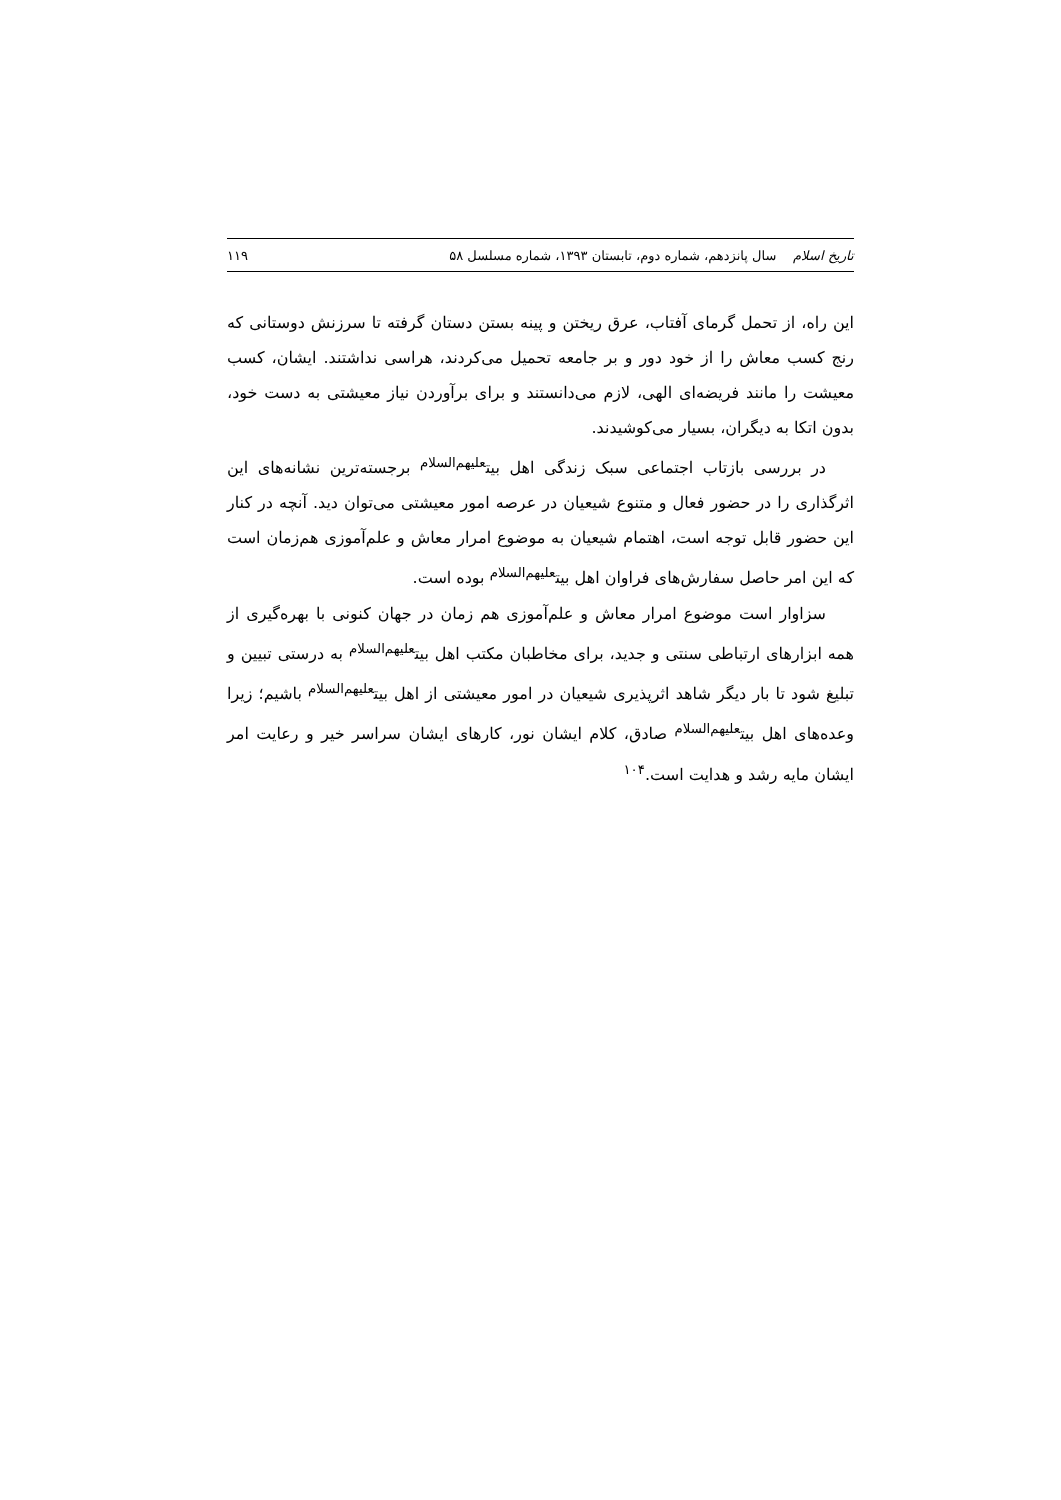تاریخ اسلام سال پانزدهم، شماره دوم، تابستان ۱۳۹۳، شماره مسلسل ۵۸ ۱۱۹
این راه، از تحمل گرمای آفتاب، عرق ریختن و پینه بستن دستان گرفته تا سرزنش دوستانی که رنج کسب معاش را از خود دور و بر جامعه تحمیل می‌کردند، هراسی نداشتند. ایشان، کسب معیشت را مانند فریضه‌ای الهی، لازم می‌دانستند و برای برآوردن نیاز معیشتی به دست خود، بدون اتکا به دیگران، بسیار می‌کوشیدند.
در بررسی بازتاب اجتماعی سبک زندگی اهل بیت<sup>علیهم‌السلام</sup> برجسته‌ترین نشانه‌های این اثرگذاری را در حضور فعال و متنوع شیعیان در عرصه امور معیشتی می‌توان دید. آنچه در کنار این حضور قابل توجه است، اهتمام شیعیان به موضوع امرار معاش و علم‌آموزی هم‌زمان است که این امر حاصل سفارش‌های فراوان اهل بیت<sup>علیهم‌السلام</sup> بوده است.
سزاوار است موضوع امرار معاش و علم‌آموزی هم زمان در جهان کنونی با بهره‌گیری از همه ابزارهای ارتباطی سنتی و جدید، برای مخاطبان مکتب اهل بیت<sup>علیهم‌السلام</sup> به درستی تبیین و تبلیغ شود تا بار دیگر شاهد اثرپذیری شیعیان در امور معیشتی از اهل بیت<sup>علیهم‌السلام</sup> باشیم؛ زیرا وعده‌های اهل بیت<sup>علیهم‌السلام</sup> صادق، کلام ایشان نور، کارهای ایشان سراسر خیر و رعایت امر ایشان مایه رشد و هدایت است.<sup>۱۰۴</sup>